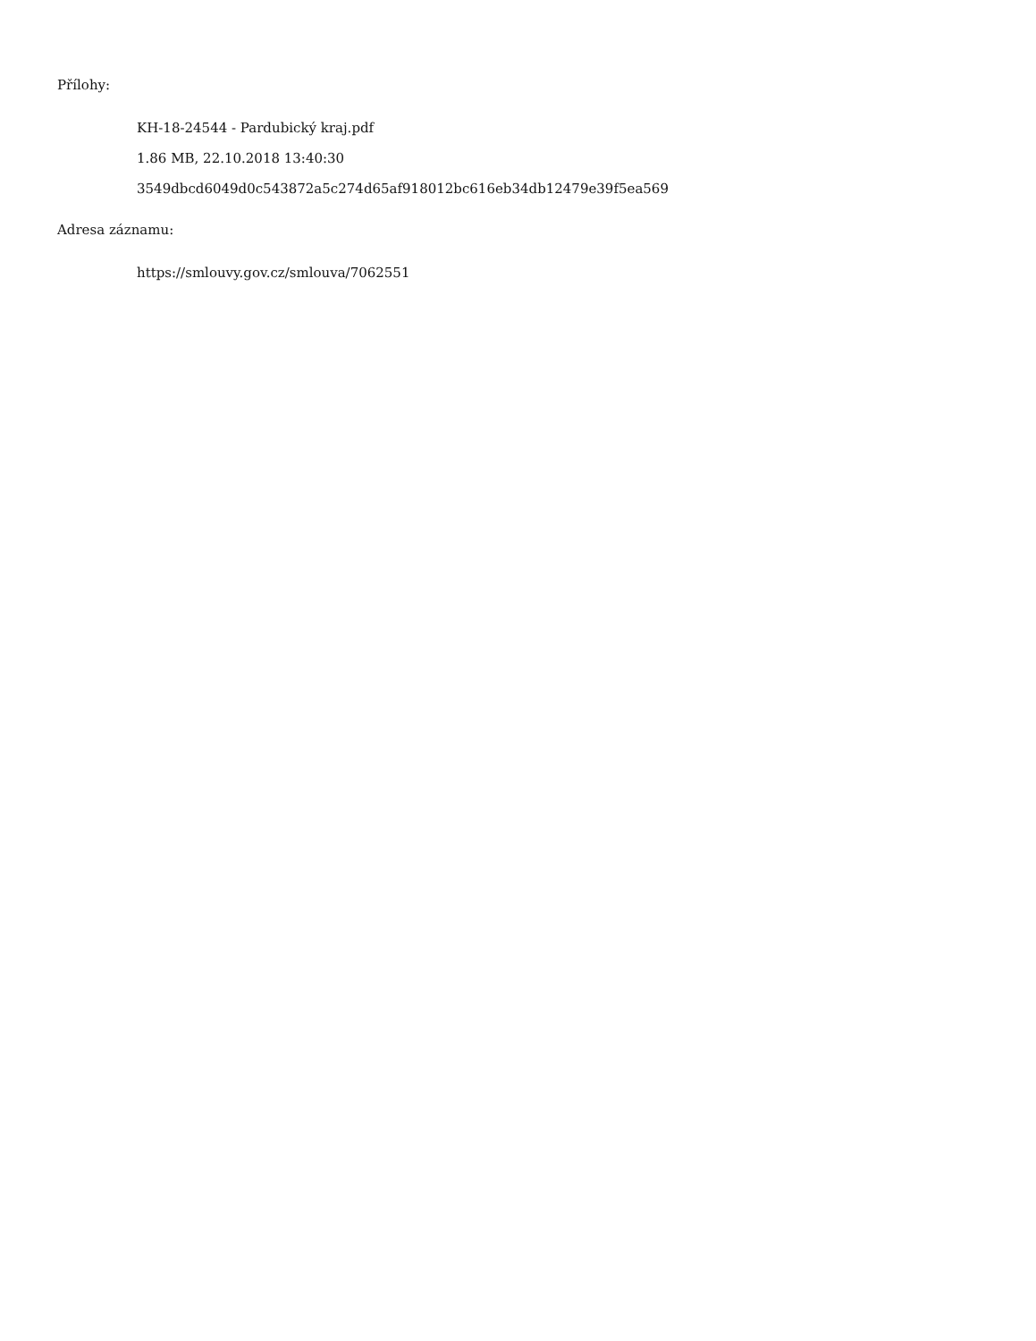Přílohy:
KH-18-24544 - Pardubický kraj.pdf
1.86 MB, 22.10.2018 13:40:30
3549dbcd6049d0c543872a5c274d65af918012bc616eb34db12479e39f5ea569
Adresa záznamu:
https://smlouvy.gov.cz/smlouva/7062551